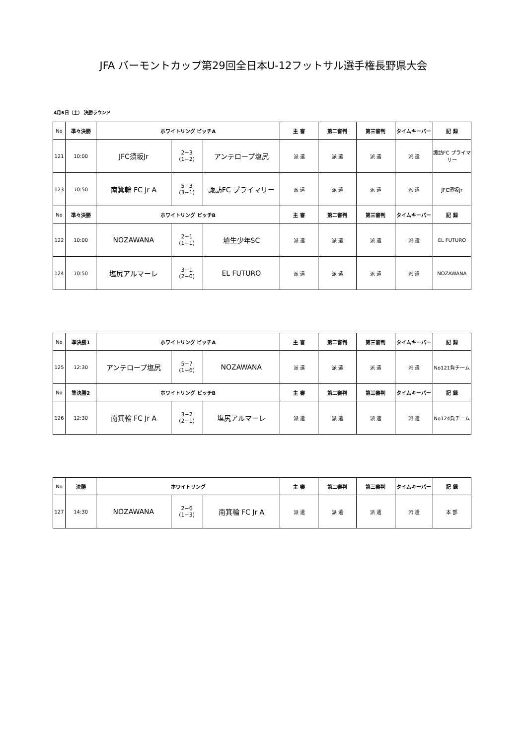JFA バーモントカップ第29回全日本U-12フットサル選手権長野県大会
4月6日（土） 決勝ラウンド
| No | 準々決勝 | ホワイトリング ピッチA | | | 主 審 | 第二審判 | 第三審判 | タイムキーパー | 記 録 |
| --- | --- | --- | --- | --- | --- | --- | --- | --- | --- |
| 121 | 10:00 | JFC須坂Jr | 2−3 (1−2) | アンテロープ塩尻 | 派 遣 | 派 遣 | 派 遣 | 派 遣 | 諏訪FC プライマリー |
| 123 | 10:50 | 南箕輪 FC Jr A | 5−3 (3−1) | 諏訪FC プライマリー | 派 遣 | 派 遣 | 派 遣 | 派 遣 | JFC須坂Jr |
| No | 準々決勝 | ホワイトリング ピッチB | | | 主 審 | 第二審判 | 第三審判 | タイムキーパー | 記 録 |
| 122 | 10:00 | NOZAWANA | 2−1 (1−1) | 埴生少年SC | 派 遣 | 派 遣 | 派 遣 | 派 遣 | EL FUTURO |
| 124 | 10:50 | 塩尻アルマーレ | 3−1 (2−0) | EL FUTURO | 派 遣 | 派 遣 | 派 遣 | 派 遣 | NOZAWANA |
| No | 準決勝1 | ホワイトリング ピッチA | | | 主 審 | 第二審判 | 第三審判 | タイムキーパー | 記 録 |
| --- | --- | --- | --- | --- | --- | --- | --- | --- | --- |
| 125 | 12:30 | アンテロープ塩尻 | 5−7 (1−6) | NOZAWANA | 派 遣 | 派 遣 | 派 遣 | 派 遣 | No121負チーム |
| No | 準決勝2 | ホワイトリング ピッチB | | | 主 審 | 第二審判 | 第三審判 | タイムキーパー | 記 録 |
| 126 | 12:30 | 南箕輪 FC Jr A | 3−2 (2−1) | 塩尻アルマーレ | 派 遣 | 派 遣 | 派 遣 | 派 遣 | No124負チーム |
| No | 決勝 | ホワイトリング | | | 主 審 | 第二審判 | 第三審判 | タイムキーパー | 記 録 |
| --- | --- | --- | --- | --- | --- | --- | --- | --- | --- |
| 127 | 14:30 | NOZAWANA | 2−6 (1−3) | 南箕輪 FC Jr A | 派 遣 | 派 遣 | 派 遣 | 派 遣 | 本 部 |